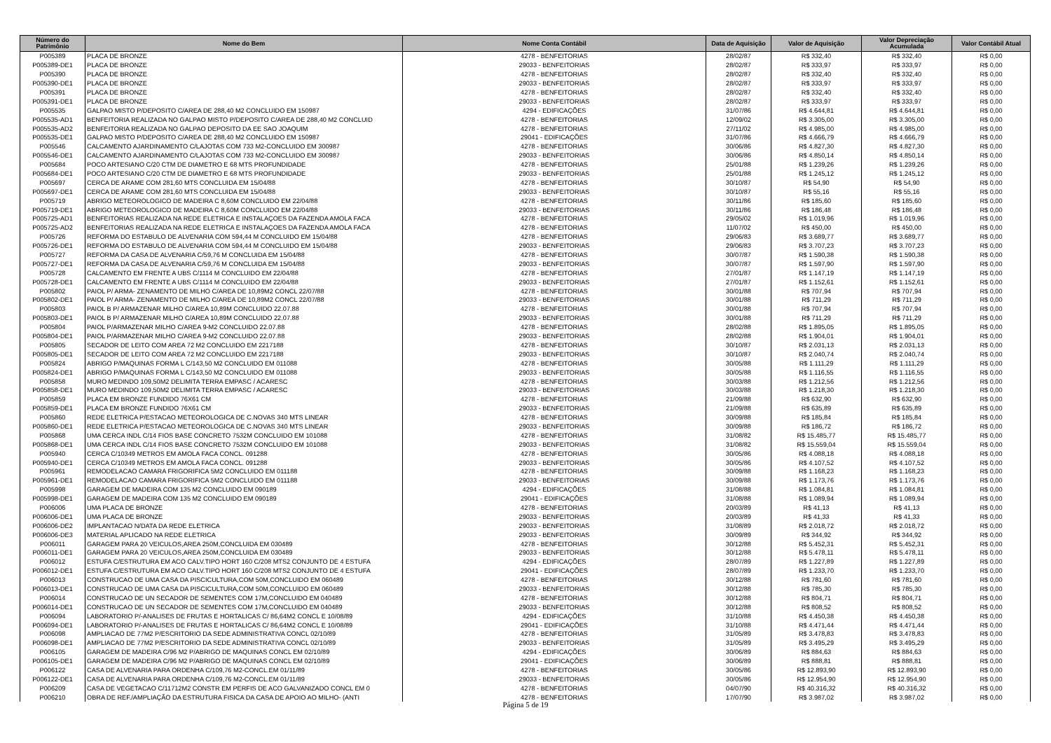| Número do Patrimônio | Nome do Bem | Nome Conta Contábil | Data de Aquisição | Valor de Aquisição | Valor Depreciação Acumulada | Valor Contábil Atual |
| --- | --- | --- | --- | --- | --- | --- |
| P005389 | PLACA DE BRONZE | 4278 - BENFEITORIAS | 28/02/87 | R$ 332,40 | R$ 332,40 | R$ 0,00 |
| P005389-DE1 | PLACA DE BRONZE | 29033 - BENFEITORIAS | 28/02/87 | R$ 333,97 | R$ 333,97 | R$ 0,00 |
| P005390 | PLACA DE BRONZE | 4278 - BENFEITORIAS | 28/02/87 | R$ 332,40 | R$ 332,40 | R$ 0,00 |
| P005390-DE1 | PLACA DE BRONZE | 29033 - BENFEITORIAS | 28/02/87 | R$ 333,97 | R$ 333,97 | R$ 0,00 |
| P005391 | PLACA DE BRONZE | 4278 - BENFEITORIAS | 28/02/87 | R$ 332,40 | R$ 332,40 | R$ 0,00 |
| P005391-DE1 | PLACA DE BRONZE | 29033 - BENFEITORIAS | 28/02/87 | R$ 333,97 | R$ 333,97 | R$ 0,00 |
| P005535 | GALPAO MISTO P/DEPOSITO C/AREA DE 288,40 M2 CONCLUIDO EM 150987 | 4294 - EDIFICAÇÕES | 31/07/86 | R$ 4.644,81 | R$ 4.644,81 | R$ 0,00 |
| P005535-AD1 | BENFEITORIA REALIZADA NO GALPAO MISTO P/DEPOSITO C/AREA DE 288,40 M2 CONCLUID | 4278 - BENFEITORIAS | 12/09/02 | R$ 3.305,00 | R$ 3.305,00 | R$ 0,00 |
| P005535-AD2 | BENFEITORIA REALIZADA NO GALPAO DEPOSITO DA EE SAO JOAQUIM | 4278 - BENFEITORIAS | 27/11/02 | R$ 4.985,00 | R$ 4.985,00 | R$ 0,00 |
| P005535-DE1 | GALPAO MISTO P/DEPOSITO C/AREA DE 288,40 M2 CONCLUIDO EM 150987 | 29041 - EDIFICAÇÕES | 31/07/86 | R$ 4.666,79 | R$ 4.666,79 | R$ 0,00 |
| P005546 | CALCAMENTO AJARDINAMENTO C/LAJOTAS COM 733 M2-CONCLUIDO EM 300987 | 4278 - BENFEITORIAS | 30/06/86 | R$ 4.827,30 | R$ 4.827,30 | R$ 0,00 |
| P005546-DE1 | CALCAMENTO AJARDINAMENTO C/LAJOTAS COM 733 M2-CONCLUIDO EM 300987 | 29033 - BENFEITORIAS | 30/06/86 | R$ 4.850,14 | R$ 4.850,14 | R$ 0,00 |
| P005684 | POCO ARTESIANO C/20 CTM DE DIAMETRO E 68 MTS PROFUNDIDADE | 4278 - BENFEITORIAS | 25/01/88 | R$ 1.239,26 | R$ 1.239,26 | R$ 0,00 |
| P005684-DE1 | POCO ARTESIANO C/20 CTM DE DIAMETRO E 68 MTS PROFUNDIDADE | 29033 - BENFEITORIAS | 25/01/88 | R$ 1.245,12 | R$ 1.245,12 | R$ 0,00 |
| P005697 | CERCA DE ARAME COM 281,60 MTS CONCLUIDA EM 15/04/88 | 4278 - BENFEITORIAS | 30/10/87 | R$ 54,90 | R$ 54,90 | R$ 0,00 |
| P005697-DE1 | CERCA DE ARAME COM 281,60 MTS CONCLUIDA EM 15/04/88 | 29033 - BENFEITORIAS | 30/10/87 | R$ 55,16 | R$ 55,16 | R$ 0,00 |
| P005719 | ABRIGO METEOROLOGICO DE MADEIRA C 8,60M CONCLUIDO EM 22/04/88 | 4278 - BENFEITORIAS | 30/11/86 | R$ 185,60 | R$ 185,60 | R$ 0,00 |
| P005719-DE1 | ABRIGO METEOROLOGICO DE MADEIRA C 8,60M CONCLUIDO EM 22/04/88 | 29033 - BENFEITORIAS | 30/11/86 | R$ 186,48 | R$ 186,48 | R$ 0,00 |
| P005725-AD1 | BENFEITORIAS REALIZADA NA REDE ELETRICA E INSTALAÇOES DA FAZENDA AMOLA FACA | 4278 - BENFEITORIAS | 29/05/02 | R$ 1.019,96 | R$ 1.019,96 | R$ 0,00 |
| P005725-AD2 | BENFEITORIAS REALIZADA NA REDE ELETRICA E INSTALAÇOES DA FAZENDA AMOLA FACA | 4278 - BENFEITORIAS | 11/07/02 | R$ 450,00 | R$ 450,00 | R$ 0,00 |
| P005726 | REFORMA DO ESTABULO DE ALVENARIA COM 594,44 M CONCLUIDO EM 15/04/88 | 4278 - BENFEITORIAS | 29/06/83 | R$ 3.689,77 | R$ 3.689,77 | R$ 0,00 |
| P005726-DE1 | REFORMA DO ESTABULO DE ALVENARIA COM 594,44 M CONCLUIDO EM 15/04/88 | 29033 - BENFEITORIAS | 29/06/83 | R$ 3.707,23 | R$ 3.707,23 | R$ 0,00 |
| P005727 | REFORMA DA CASA DE ALVENARIA C/59,76 M CONCLUIDA EM 15/04/88 | 4278 - BENFEITORIAS | 30/07/87 | R$ 1.590,38 | R$ 1.590,38 | R$ 0,00 |
| P005727-DE1 | REFORMA DA CASA DE ALVENARIA C/59,76 M CONCLUIDA EM 15/04/88 | 29033 - BENFEITORIAS | 30/07/87 | R$ 1.597,90 | R$ 1.597,90 | R$ 0,00 |
| P005728 | CALCAMENTO EM FRENTE A UBS C/1114 M CONCLUIDO EM 22/04/88 | 4278 - BENFEITORIAS | 27/01/87 | R$ 1.147,19 | R$ 1.147,19 | R$ 0,00 |
| P005728-DE1 | CALCAMENTO EM FRENTE A UBS C/1114 M CONCLUIDO EM 22/04/88 | 29033 - BENFEITORIAS | 27/01/87 | R$ 1.152,61 | R$ 1.152,61 | R$ 0,00 |
| P005802 | PAIOL P/ ARMA- ZENAMENTO DE MILHO C/AREA DE 10,89M2 CONCL 22/07/88 | 4278 - BENFEITORIAS | 30/01/88 | R$ 707,94 | R$ 707,94 | R$ 0,00 |
| P005802-DE1 | PAIOL P/ ARMA- ZENAMENTO DE MILHO C/AREA DE 10,89M2 CONCL 22/07/88 | 29033 - BENFEITORIAS | 30/01/88 | R$ 711,29 | R$ 711,29 | R$ 0,00 |
| P005803 | PAIOL B P/ ARMAZENAR MILHO C/AREA 10,89M CONCLUIDO 22.07.88 | 4278 - BENFEITORIAS | 30/01/88 | R$ 707,94 | R$ 707,94 | R$ 0,00 |
| P005803-DE1 | PAIOL B P/ ARMAZENAR MILHO C/AREA 10,89M CONCLUIDO 22.07.88 | 29033 - BENFEITORIAS | 30/01/88 | R$ 711,29 | R$ 711,29 | R$ 0,00 |
| P005804 | PAIOL P/ARMAZENAR MILHO C/AREA 9-M2 CONCLUIDO 22.07.88 | 4278 - BENFEITORIAS | 28/02/88 | R$ 1.895,05 | R$ 1.895,05 | R$ 0,00 |
| P005804-DE1 | PAIOL P/ARMAZENAR MILHO C/AREA 9-M2 CONCLUIDO 22.07.88 | 29033 - BENFEITORIAS | 28/02/88 | R$ 1.904,01 | R$ 1.904,01 | R$ 0,00 |
| P005805 | SECADOR DE LEITO COM AREA 72 M2 CONCLUIDO EM 2217188 | 4278 - BENFEITORIAS | 30/10/87 | R$ 2.031,13 | R$ 2.031,13 | R$ 0,00 |
| P005805-DE1 | SECADOR DE LEITO COM AREA 72 M2 CONCLUIDO EM 2217188 | 29033 - BENFEITORIAS | 30/10/87 | R$ 2.040,74 | R$ 2.040,74 | R$ 0,00 |
| P005824 | ABRIGO P/MAQUINAS FORMA L C/143,50 M2 CONCLUIDO EM 011088 | 4278 - BENFEITORIAS | 30/05/88 | R$ 1.111,29 | R$ 1.111,29 | R$ 0,00 |
| P005824-DE1 | ABRIGO P/MAQUINAS FORMA L C/143,50 M2 CONCLUIDO EM 011088 | 29033 - BENFEITORIAS | 30/05/88 | R$ 1.116,55 | R$ 1.116,55 | R$ 0,00 |
| P005858 | MURO MEDINDO 109,50M2 DELIMITA TERRA EMPASC / ACARESC | 4278 - BENFEITORIAS | 30/03/88 | R$ 1.212,56 | R$ 1.212,56 | R$ 0,00 |
| P005858-DE1 | MURO MEDINDO 109,50M2 DELIMITA TERRA EMPASC / ACARESC | 29033 - BENFEITORIAS | 30/03/88 | R$ 1.218,30 | R$ 1.218,30 | R$ 0,00 |
| P005859 | PLACA EM BRONZE FUNDIDO 76X61 CM | 4278 - BENFEITORIAS | 21/09/88 | R$ 632,90 | R$ 632,90 | R$ 0,00 |
| P005859-DE1 | PLACA EM BRONZE FUNDIDO 76X61 CM | 29033 - BENFEITORIAS | 21/09/88 | R$ 635,89 | R$ 635,89 | R$ 0,00 |
| P005860 | REDE ELETRICA P/ESTACAO METEOROLOGICA DE C.NOVAS 340 MTS LINEAR | 4278 - BENFEITORIAS | 30/09/88 | R$ 185,84 | R$ 185,84 | R$ 0,00 |
| P005860-DE1 | REDE ELETRICA P/ESTACAO METEOROLOGICA DE C.NOVAS 340 MTS LINEAR | 29033 - BENFEITORIAS | 30/09/88 | R$ 186,72 | R$ 186,72 | R$ 0,00 |
| P005868 | UMA CERCA INDL C/14 FIOS BASE CONCRETO 7532M CONCLUIDO EM 101088 | 4278 - BENFEITORIAS | 31/08/82 | R$ 15.485,77 | R$ 15.485,77 | R$ 0,00 |
| P005868-DE1 | UMA CERCA INDL C/14 FIOS BASE CONCRETO 7532M CONCLUIDO EM 101088 | 29033 - BENFEITORIAS | 31/08/82 | R$ 15.559,04 | R$ 15.559,04 | R$ 0,00 |
| P005940 | CERCA C/10349 METROS EM AMOLA FACA CONCL. 091288 | 4278 - BENFEITORIAS | 30/05/86 | R$ 4.088,18 | R$ 4.088,18 | R$ 0,00 |
| P005940-DE1 | CERCA C/10349 METROS EM AMOLA FACA CONCL. 091288 | 29033 - BENFEITORIAS | 30/05/86 | R$ 4.107,52 | R$ 4.107,52 | R$ 0,00 |
| P005961 | REMODELACAO CAMARA FRIGORIFICA 5M2 CONCLUIDO EM 011188 | 4278 - BENFEITORIAS | 30/09/88 | R$ 1.168,23 | R$ 1.168,23 | R$ 0,00 |
| P005961-DE1 | REMODELACAO CAMARA FRIGORIFICA 5M2 CONCLUIDO EM 011188 | 29033 - BENFEITORIAS | 30/09/88 | R$ 1.173,76 | R$ 1.173,76 | R$ 0,00 |
| P005998 | GARAGEM DE MADEIRA COM 135 M2 CONCLUIDO EM 090189 | 4294 - EDIFICAÇÕES | 31/08/88 | R$ 1.084,81 | R$ 1.084,81 | R$ 0,00 |
| P005998-DE1 | GARAGEM DE MADEIRA COM 135 M2 CONCLUIDO EM 090189 | 29041 - EDIFICAÇÕES | 31/08/88 | R$ 1.089,94 | R$ 1.089,94 | R$ 0,00 |
| P006006 | UMA PLACA DE BRONZE | 4278 - BENFEITORIAS | 20/03/89 | R$ 41,13 | R$ 41,13 | R$ 0,00 |
| P006006-DE1 | UMA PLACA DE BRONZE | 29033 - BENFEITORIAS | 20/03/89 | R$ 41,33 | R$ 41,33 | R$ 0,00 |
| P006006-DE2 | IMPLANTACAO N/DATA DA REDE ELETRICA | 29033 - BENFEITORIAS | 31/08/89 | R$ 2.018,72 | R$ 2.018,72 | R$ 0,00 |
| P006006-DE3 | MATERIAL APLICADO NA REDE ELETRICA | 29033 - BENFEITORIAS | 30/09/89 | R$ 344,92 | R$ 344,92 | R$ 0,00 |
| P006011 | GARAGEM PARA 20 VEICULOS,AREA 250M,CONCLUIDA EM 030489 | 4278 - BENFEITORIAS | 30/12/88 | R$ 5.452,31 | R$ 5.452,31 | R$ 0,00 |
| P006011-DE1 | GARAGEM PARA 20 VEICULOS,AREA 250M,CONCLUIDA EM 030489 | 29033 - BENFEITORIAS | 30/12/88 | R$ 5.478,11 | R$ 5.478,11 | R$ 0,00 |
| P006012 | ESTUFA C/ESTRUTURA EM ACO CALV.TIPO HORT 160 C/208 MTS2 CONJUNTO DE 4 ESTUFA | 4294 - EDIFICAÇÕES | 28/07/89 | R$ 1.227,89 | R$ 1.227,89 | R$ 0,00 |
| P006012-DE1 | ESTUFA C/ESTRUTURA EM ACO CALV.TIPO HORT 160 C/208 MTS2 CONJUNTO DE 4 ESTUFA | 29041 - EDIFICAÇÕES | 28/07/89 | R$ 1.233,70 | R$ 1.233,70 | R$ 0,00 |
| P006013 | CONSTRUCAO DE UMA CASA DA PISCICULTURA,COM 50M,CONCLUIDO EM 060489 | 4278 - BENFEITORIAS | 30/12/88 | R$ 781,60 | R$ 781,60 | R$ 0,00 |
| P006013-DE1 | CONSTRUCAO DE UMA CASA DA PISCICULTURA,COM 50M,CONCLUIDO EM 060489 | 29033 - BENFEITORIAS | 30/12/88 | R$ 785,30 | R$ 785,30 | R$ 0,00 |
| P006014 | CONSTRUCAO DE UN SECADOR DE SEMENTES COM 17M,CONCLUIDO EM 040489 | 4278 - BENFEITORIAS | 30/12/88 | R$ 804,71 | R$ 804,71 | R$ 0,00 |
| P006014-DE1 | CONSTRUCAO DE UN SECADOR DE SEMENTES COM 17M,CONCLUIDO EM 040489 | 29033 - BENFEITORIAS | 30/12/88 | R$ 808,52 | R$ 808,52 | R$ 0,00 |
| P006094 | LABORATORIO P/-ANALISES DE FRUTAS E HORTALICAS C/ 86,64M2 CONCL E 10/08/89 | 4294 - EDIFICAÇÕES | 31/10/88 | R$ 4.450,38 | R$ 4.450,38 | R$ 0,00 |
| P006094-DE1 | LABORATORIO P/-ANALISES DE FRUTAS E HORTALICAS C/ 86,64M2 CONCL E 10/08/89 | 29041 - EDIFICAÇÕES | 31/10/88 | R$ 4.471,44 | R$ 4.471,44 | R$ 0,00 |
| P006098 | AMPLIACAO DE 77M2 P/ESCRITORIO DA SEDE ADMINISTRATIVA CONCL 02/10/89 | 4278 - BENFEITORIAS | 31/05/89 | R$ 3.478,83 | R$ 3.478,83 | R$ 0,00 |
| P006098-DE1 | AMPLIACAO DE 77M2 P/ESCRITORIO DA SEDE ADMINISTRATIVA CONCL 02/10/89 | 29033 - BENFEITORIAS | 31/05/89 | R$ 3.495,29 | R$ 3.495,29 | R$ 0,00 |
| P006105 | GARAGEM DE MADEIRA C/96 M2 P/ABRIGO DE MAQUINAS CONCL EM 02/10/89 | 4294 - EDIFICAÇÕES | 30/06/89 | R$ 884,63 | R$ 884,63 | R$ 0,00 |
| P006105-DE1 | GARAGEM DE MADEIRA C/96 M2 P/ABRIGO DE MAQUINAS CONCL EM 02/10/89 | 29041 - EDIFICAÇÕES | 30/06/89 | R$ 888,81 | R$ 888,81 | R$ 0,00 |
| P006122 | CASA DE ALVENARIA PARA ORDENHA C/109,76 M2-CONCL.EM 01/11/89 | 4278 - BENFEITORIAS | 30/05/86 | R$ 12.893,90 | R$ 12.893,90 | R$ 0,00 |
| P006122-DE1 | CASA DE ALVENARIA PARA ORDENHA C/109,76 M2-CONCL.EM 01/11/89 | 29033 - BENFEITORIAS | 30/05/86 | R$ 12.954,90 | R$ 12.954,90 | R$ 0,00 |
| P006209 | CASA DE VEGETACAO C/11712M2 CONSTR EM PERFIS DE ACO GALVANIZADO CONCL EM 0 | 4278 - BENFEITORIAS | 04/07/90 | R$ 40.316,32 | R$ 40.316,32 | R$ 0,00 |
| P006210 | OBRA DE REF./AMPLIAÇÃO DA ESTRUTURA FISICA DA CASA DE APOIO AO MILHO- (ANTI | 4278 - BENFEITORIAS | 17/07/90 | R$ 3.987,02 | R$ 3.987,02 | R$ 0,00 |
Página 5 de 19